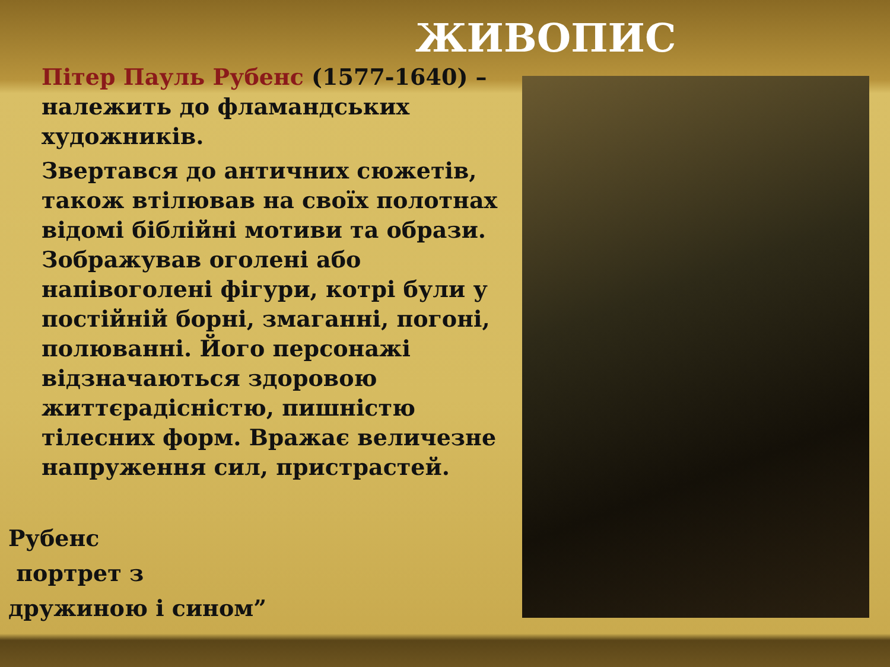ЖИВОПИС
Пітер Пауль Рубенс (1577-1640) – належить до фламандських художників.
Звертався до античних сюжетів, також втілював на своїх полотнах відомі біблійні мотиви та образи. Зображував оголені або напівоголені фігури, котрі були у постійній борні, змаганні, погоні, полюванні. Його персонажі відзначаються здоровою життєрадісністю, пишністю тілесних форм. Вражає величезне напруження сил, пристрастей.
Рубенс
портрет з
дружиною і сином”